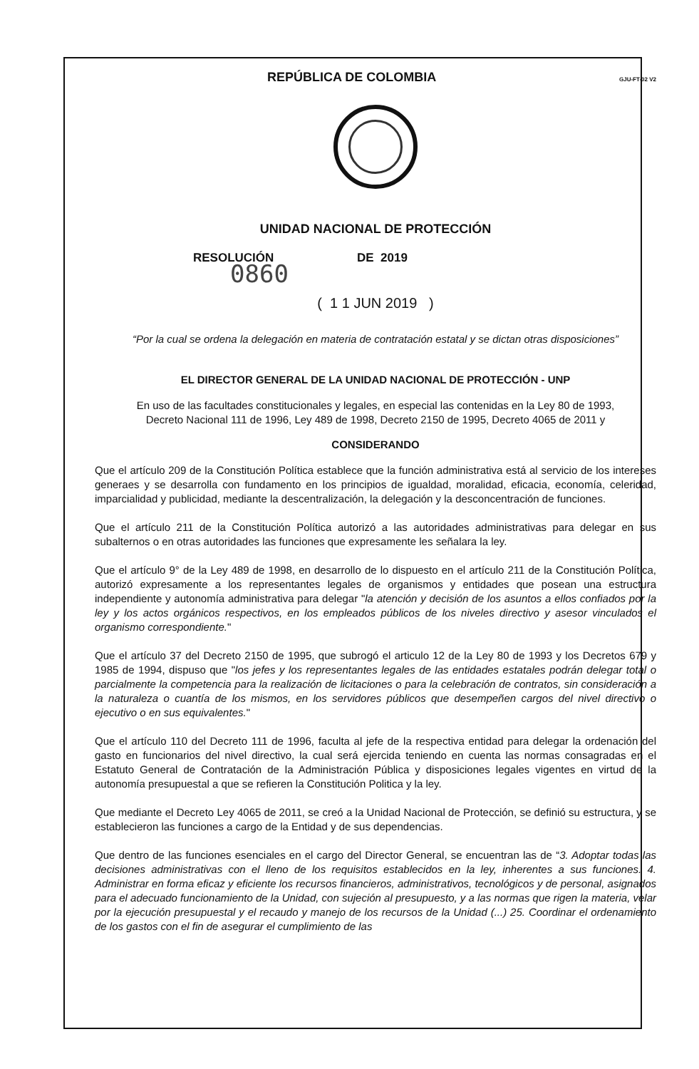REPÚBLICA DE COLOMBIA
GJU-FT-02 V2
UNIDAD NACIONAL DE PROTECCIÓN
RESOLUCIÓN DE 2019
0860
( 1 1 JUN 2019 )
“Por la cual se ordena la delegación en materia de contratación estatal y se dictan otras disposiciones”
EL DIRECTOR GENERAL DE LA UNIDAD NACIONAL DE PROTECCIÓN - UNP
En uso de las facultades constitucionales y legales, en especial las contenidas en la Ley 80 de 1993,
Decreto Nacional 111 de 1996, Ley 489 de 1998, Decreto 2150 de 1995, Decreto 4065 de 2011 y
CONSIDERANDO
Que el artículo 209 de la Constitución Política establece que la función administrativa está al servicio de los intereses generaes y se desarrolla con fundamento en los principios de igualdad, moralidad, eficacia, economía, celeridad, imparcialidad y publicidad, mediante la descentralización, la delegación y la desconcentración de funciones.
Que el artículo 211 de la Constitución Política autorizó a las autoridades administrativas para delegar en sus subalternos o en otras autoridades las funciones que expresamente les señalara la ley.
Que el artículo 9° de la Ley 489 de 1998, en desarrollo de lo dispuesto en el artículo 211 de la Constitución Política, autorizó expresamente a los representantes legales de organismos y entidades que posean una estructura independiente y autonomía administrativa para delegar "la atención y decisión de los asuntos a ellos confiados por la ley y los actos orgánicos respectivos, en los empleados públicos de los niveles directivo y asesor vinculados el organismo correspondiente."
Que el artículo 37 del Decreto 2150 de 1995, que subrogó el articulo 12 de la Ley 80 de 1993 y los Decretos 679 y 1985 de 1994, dispuso que "los jefes y los representantes legales de las entidades estatales podrán delegar total o parcialmente la competencia para la realización de licitaciones o para la celebración de contratos, sin consideración a la naturaleza o cuantía de los mismos, en los servidores públicos que desempeñen cargos del nivel directivo o ejecutivo o en sus equivalentes."
Que el artículo 110 del Decreto 111 de 1996, faculta al jefe de la respectiva entidad para delegar la ordenación del gasto en funcionarios del nivel directivo, la cual será ejercida teniendo en cuenta las normas consagradas en el Estatuto General de Contratación de la Administración Pública y disposiciones legales vigentes en virtud de la autonomía presupuestal a que se refieren la Constitución Politica y la ley.
Que mediante el Decreto Ley 4065 de 2011, se creó a la Unidad Nacional de Protección, se definió su estructura, y se establecieron las funciones a cargo de la Entidad y de sus dependencias.
Que dentro de las funciones esenciales en el cargo del Director General, se encuentran las de “3. Adoptar todas las decisiones administrativas con el lleno de los requisitos establecidos en la ley, inherentes a sus funciones. 4. Administrar en forma eficaz y eficiente los recursos financieros, administrativos, tecnológicos y de personal, asignados para el adecuado funcionamiento de la Unidad, con sujeción al presupuesto, y a las normas que rigen la materia, velar por la ejecución presupuestal y el recaudo y manejo de los recursos de la Unidad (...) 25. Coordinar el ordenamiento de los gastos con el fin de asegurar el cumplimiento de las